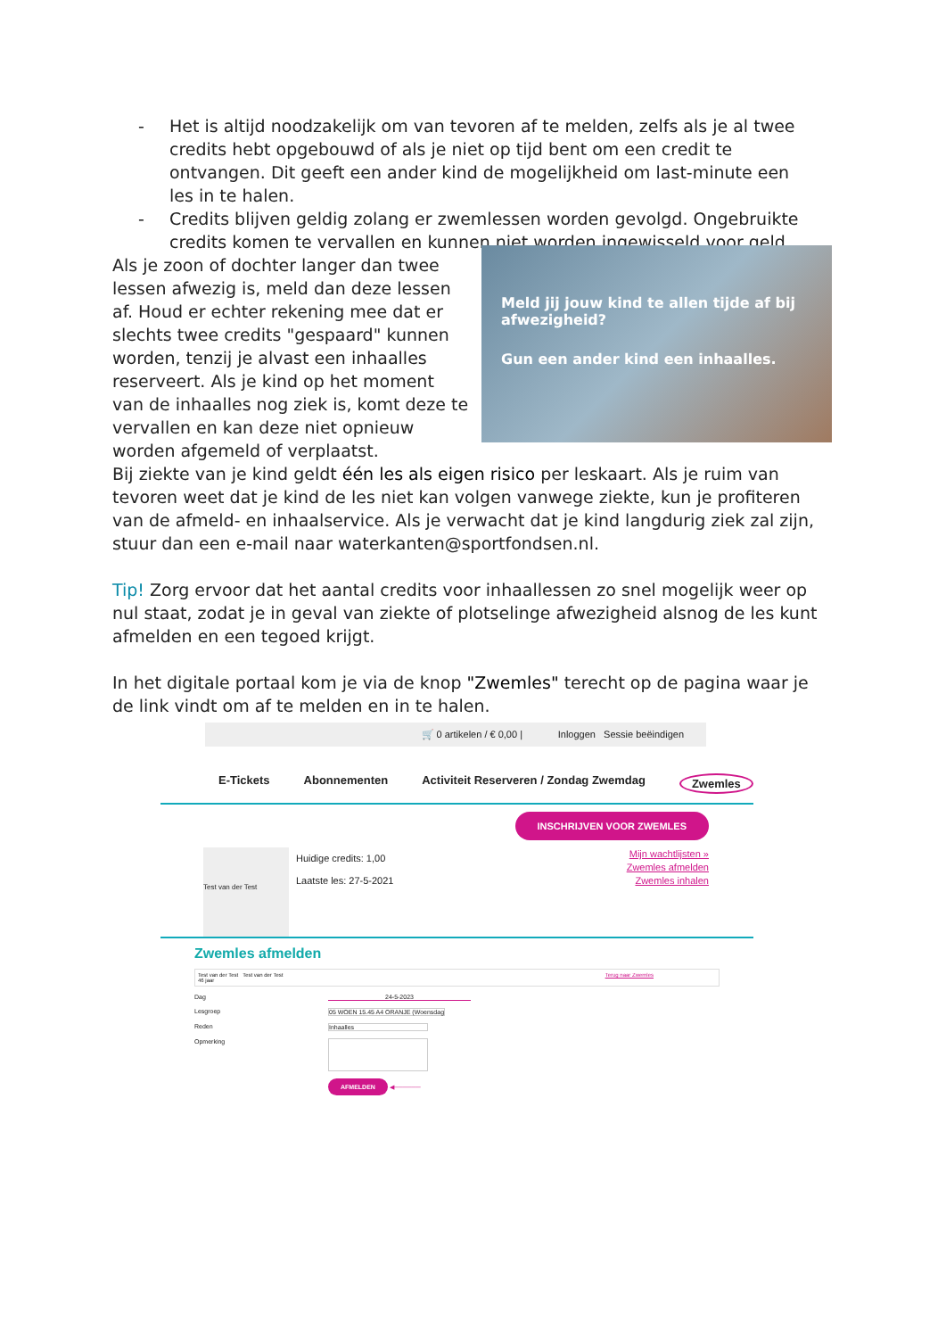- Het is altijd noodzakelijk om van tevoren af te melden, zelfs als je al twee credits hebt opgebouwd of als je niet op tijd bent om een credit te ontvangen. Dit geeft een ander kind de mogelijkheid om last-minute een les in te halen.
- Credits blijven geldig zolang er zwemlessen worden gevolgd. Ongebruikte credits komen te vervallen en kunnen niet worden ingewisseld voor geld.
Als je zoon of dochter langer dan twee lessen afwezig is, meld dan deze lessen af. Houd er echter rekening mee dat er slechts twee credits "gespaard" kunnen worden, tenzij je alvast een inhaalles reserveert. Als je kind op het moment van de inhaalles nog ziek is, komt deze te vervallen en kan deze niet opnieuw worden afgemeld of verplaatst.
Meld jij jouw kind te allen tijde af bij afwezigheid?
Gun een ander kind een inhaalles.
Bij ziekte van je kind geldt één les als eigen risico per leskaart. Als je ruim van tevoren weet dat je kind de les niet kan volgen vanwege ziekte, kun je profiteren van de afmeld- en inhaalservice. Als je verwacht dat je kind langdurig ziek zal zijn, stuur dan een e-mail naar waterkanten@sportfondsen.nl.
Tip! Zorg ervoor dat het aantal credits voor inhaallessen zo snel mogelijk weer op nul staat, zodat je in geval van ziekte of plotselinge afwezigheid alsnog de les kunt afmelden en een tegoed krijgt.
In het digitale portaal kom je via de knop "Zwemles" terecht op de pagina waar je de link vindt om af te melden en in te halen.
🛒 0 artikelen / € 0,00 | Inloggen Sessie beëindigen
E-Tickets Abonnementen Activiteit Reserveren / Zondag Zwemdag Zwemles
INSCHRIJVEN VOOR ZWEMLES
Test van der Test
Huidige credits: 1,00
Laatste les: 27-5-2021
Mijn wachtlijsten »
Zwemles afmelden
Zwemles inhalen
Zwemles afmelden
Test van der Test Test van der Test
46 jaar Terug naar Zwemles
Dag 24-5-2023
Lesgroep 05 WOEN 15.45 A4 ORANJE (Woensdag
Reden Inhaalles
Opmerking
AFMELDEN ◀──────